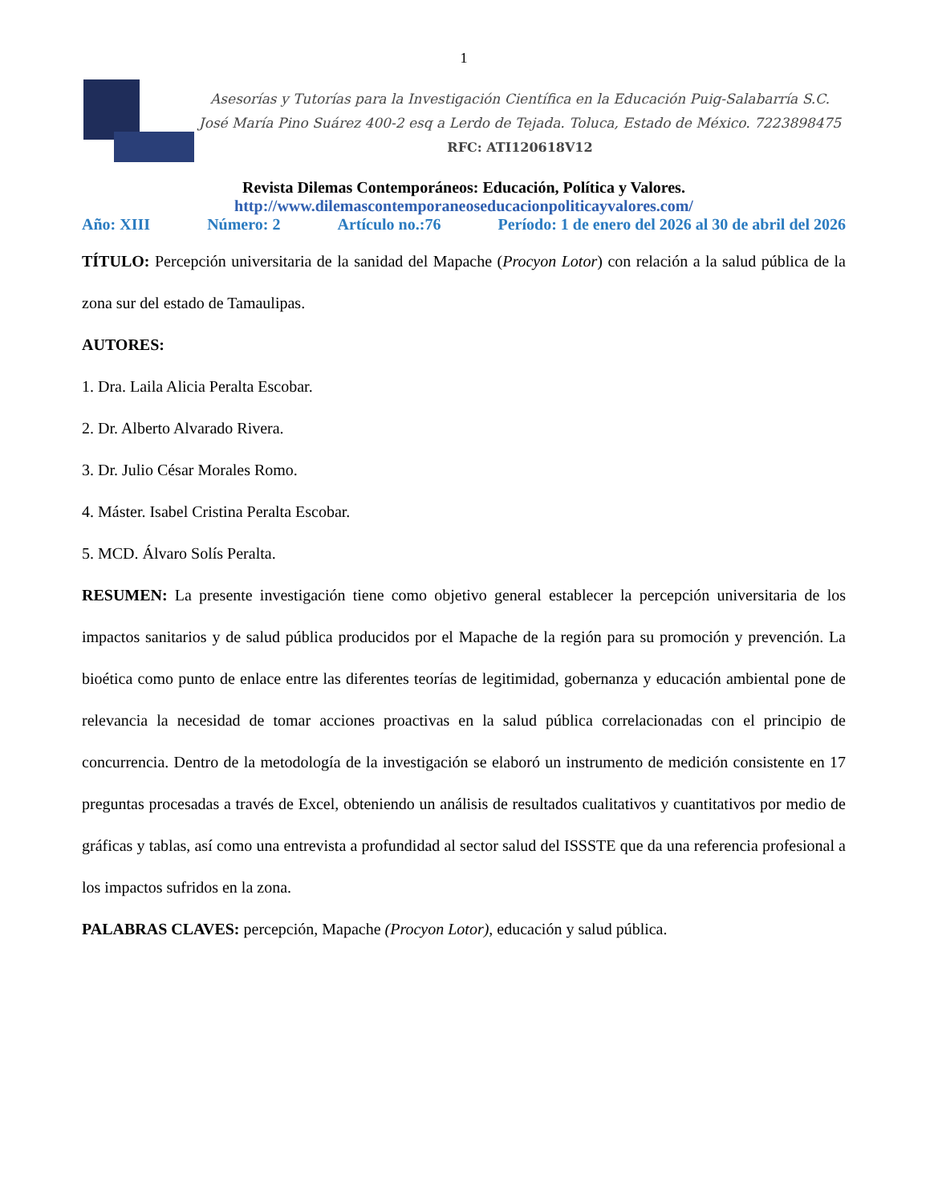1
Asesorías y Tutorías para la Investigación Científica en la Educación Puig-Salabarría S.C.
José María Pino Suárez 400-2 esq a Lerdo de Tejada. Toluca, Estado de México. 7223898475
RFC: ATI120618V12
Revista Dilemas Contemporáneos: Educación, Política y Valores.
http://www.dilemascontemporaneoseducacionpoliticayvalores.com/
Año: XIII Número: 2 Artículo no.:76 Período: 1 de enero del 2026 al 30 de abril del 2026
TÍTULO: Percepción universitaria de la sanidad del Mapache (Procyon Lotor) con relación a la salud pública de la zona sur del estado de Tamaulipas.
AUTORES:
1. Dra. Laila Alicia Peralta Escobar.
2. Dr. Alberto Alvarado Rivera.
3. Dr. Julio César Morales Romo.
4. Máster. Isabel Cristina Peralta Escobar.
5. MCD. Álvaro Solís Peralta.
RESUMEN: La presente investigación tiene como objetivo general establecer la percepción universitaria de los impactos sanitarios y de salud pública producidos por el Mapache de la región para su promoción y prevención. La bioética como punto de enlace entre las diferentes teorías de legitimidad, gobernanza y educación ambiental pone de relevancia la necesidad de tomar acciones proactivas en la salud pública correlacionadas con el principio de concurrencia. Dentro de la metodología de la investigación se elaboró un instrumento de medición consistente en 17 preguntas procesadas a través de Excel, obteniendo un análisis de resultados cualitativos y cuantitativos por medio de gráficas y tablas, así como una entrevista a profundidad al sector salud del ISSSTE que da una referencia profesional a los impactos sufridos en la zona.
PALABRAS CLAVES: percepción, Mapache (Procyon Lotor), educación y salud pública.